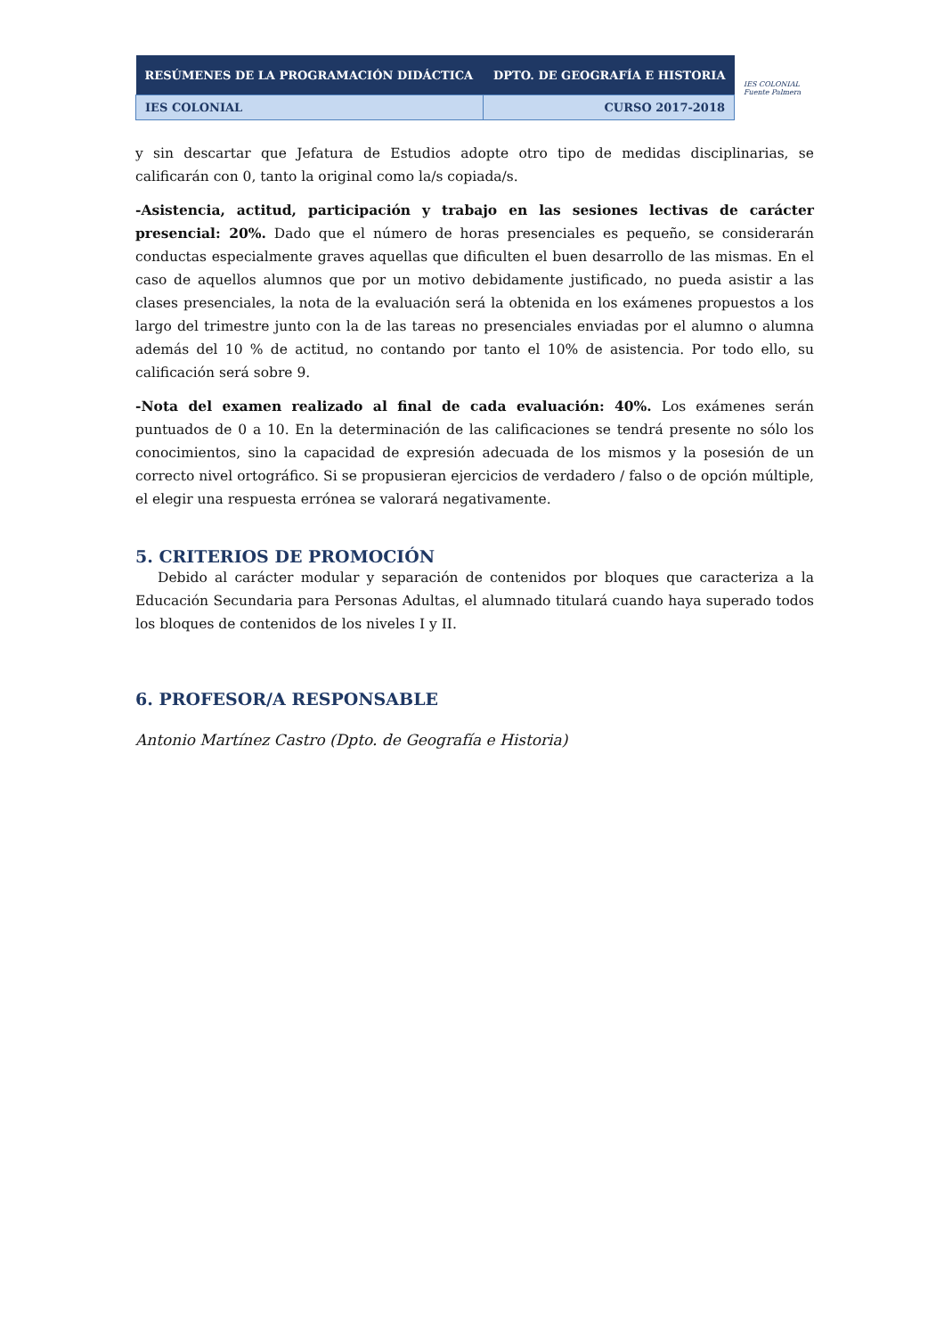| RESÚMENES DE LA PROGRAMACIÓN DIDÁCTICA | DPTO. DE GEOGRAFÍA E HISTORIA |
| IES COLONIAL | CURSO 2017-2018 |
IES COLONIAL
Fuente Palmera
y sin descartar que Jefatura de Estudios adopte otro tipo de medidas disciplinarias, se calificarán con 0, tanto la original como la/s copiada/s.
-Asistencia, actitud, participación y trabajo en las sesiones lectivas de carácter presencial: 20%. Dado que el número de horas presenciales es pequeño, se considerarán conductas especialmente graves aquellas que dificulten el buen desarrollo de las mismas. En el caso de aquellos alumnos que por un motivo debidamente justificado, no pueda asistir a las clases presenciales, la nota de la evaluación será la obtenida en los exámenes propuestos a los largo del trimestre junto con la de las tareas no presenciales enviadas por el alumno o alumna además del 10 % de actitud, no contando por tanto el 10% de asistencia. Por todo ello, su calificación será sobre 9.
-Nota del examen realizado al final de cada evaluación: 40%. Los exámenes serán puntuados de 0 a 10. En la determinación de las calificaciones se tendrá presente no sólo los conocimientos, sino la capacidad de expresión adecuada de los mismos y la posesión de un correcto nivel ortográfico. Si se propusieran ejercicios de verdadero / falso o de opción múltiple, el elegir una respuesta errónea se valorará negativamente.
5. CRITERIOS DE PROMOCIÓN
Debido al carácter modular y separación de contenidos por bloques que caracteriza a la Educación Secundaria para Personas Adultas, el alumnado titulará cuando haya superado todos los bloques de contenidos de los niveles I y II.
6. PROFESOR/A RESPONSABLE
Antonio Martínez Castro (Dpto. de Geografía e Historia)